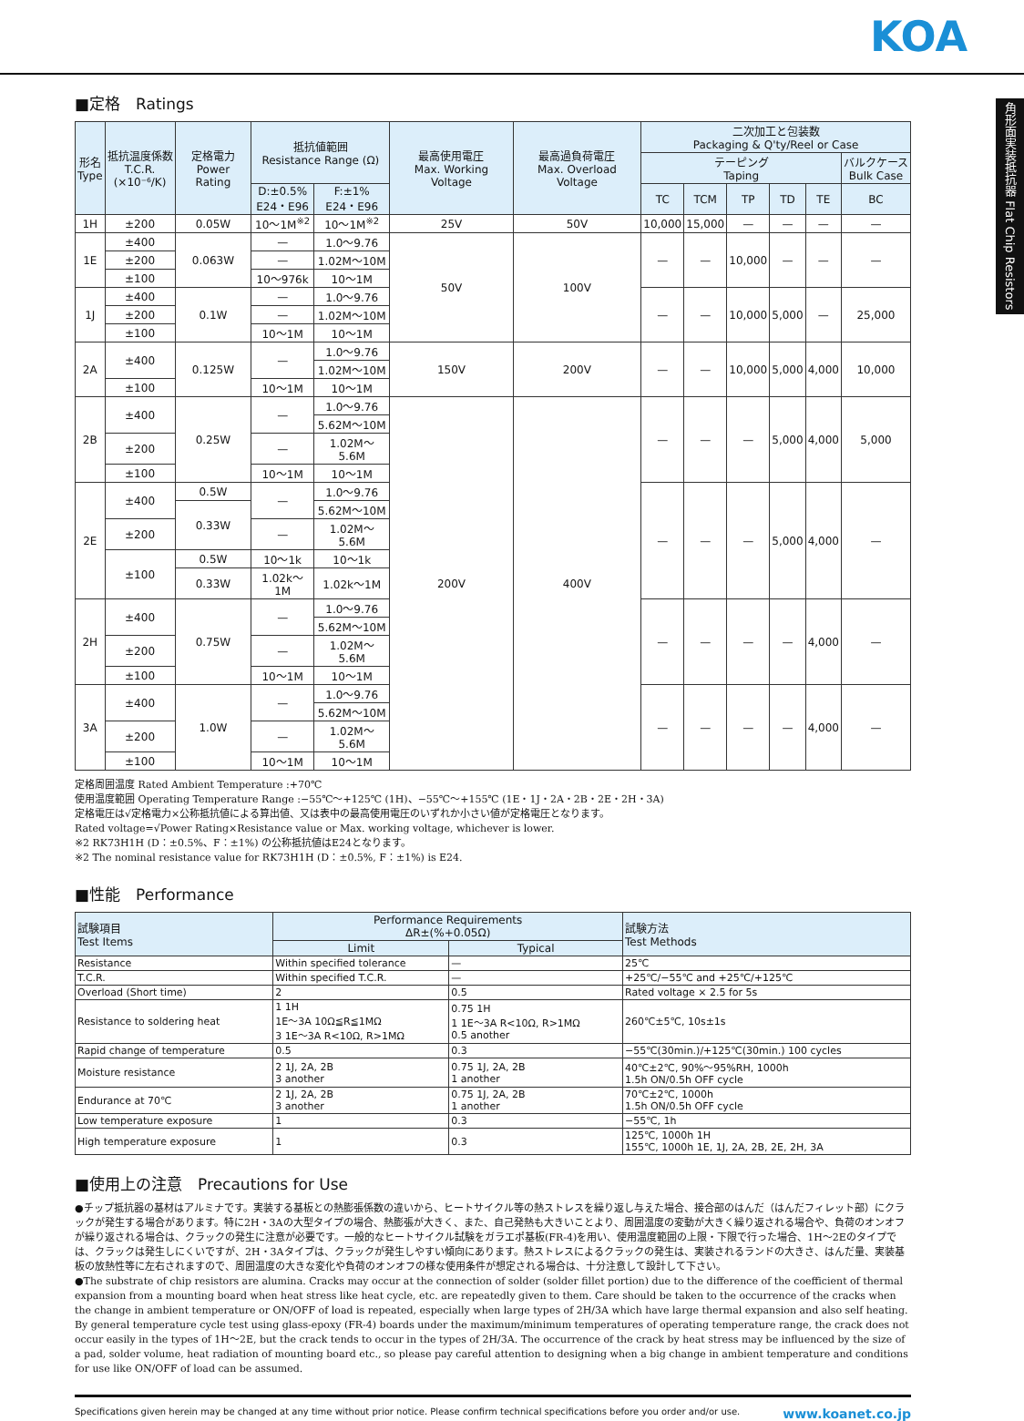KOA
角形面実装抵抗器 Flat Chip Resistors
■定格　Ratings
| 形名 Type | 抵抗温度係数 T.C.R. (×10⁻⁶/K) | 定格電力 Power Rating | 抵抗値範囲 Resistance Range (Ω) | | 最高使用電圧 Max. Working Voltage | 最高過負荷電圧 Max. Overload Voltage | 二次加工と包装数 Packaging & Q'ty/Reel or Case | | | | | |
| --- | --- | --- | --- | --- | --- | --- | --- | --- | --- | --- | --- | --- |
| | | | | | | | テーピング Taping | | | | | バルクケース Bulk Case |
| | | | D:±0.5% E24・E96 | F:±1% E24・E96 | | | TC | TCM | TP | TD | TE | BC |
| 1H | ±200 | 0.05W | 10〜1M<sup>※2</sup> | 10〜1M<sup>※2</sup> | 25V | 50V | 10,000 | 15,000 | — | — | — | — |
| 1E | ±400 | 0.063W | — | 1.0〜9.76 | 50V | 100V | — | — | 10,000 | — | — | — |
| | ±200 | | — | 1.02M〜10M | | | | | | | | |
| | ±100 | | 10〜976k | 10〜1M | | | | | | | | |
| 1J | ±400 | 0.1W | — | 1.0〜9.76 | | | — | — | 10,000 | 5,000 | — | 25,000 |
| | ±200 | | — | 1.02M〜10M | | | | | | | | |
| | ±100 | | 10〜1M | 10〜1M | | | | | | | | |
| 2A | ±400 | 0.125W | — | 1.0〜9.76 | 150V | 200V | — | — | 10,000 | 5,000 | 4,000 | 10,000 |
| | | | | 1.02M〜10M | | | | | | | | |
| | ±100 | | 10〜1M | 10〜1M | | | | | | | | |
| 2B | ±400 | 0.25W | — | 1.0〜9.76 | 200V | 400V | — | — | — | 5,000 | 4,000 | 5,000 |
| | | | | 5.62M〜10M | | | | | | | | |
| | ±200 | | — | 1.02M〜5.6M | | | | | | | | |
| | ±100 | | 10〜1M | 10〜1M | | | | | | | | |
| 2E | ±400 | 0.5W | — | 1.0〜9.76 | | | — | — | — | 5,000 | 4,000 | — |
| | | 0.33W | | 5.62M〜10M | | | | | | | | |
| | ±200 | | — | 1.02M〜5.6M | | | | | | | | |
| | ±100 | 0.5W | 10〜1k | 10〜1k | | | | | | | | |
| | | 0.33W | 1.02k〜1M | 1.02k〜1M | | | | | | | | |
| 2H | ±400 | 0.75W | — | 1.0〜9.76 | | | — | — | — | — | 4,000 | — |
| | | | | 5.62M〜10M | | | | | | | | |
| | ±200 | | — | 1.02M〜5.6M | | | | | | | | |
| | ±100 | | 10〜1M | 10〜1M | | | | | | | | |
| 3A | ±400 | 1.0W | — | 1.0〜9.76 | | | — | — | — | — | 4,000 | — |
| | | | | 5.62M〜10M | | | | | | | | |
| | ±200 | | — | 1.02M〜5.6M | | | | | | | | |
| | ±100 | | 10〜1M | 10〜1M | | | | | | | | |
定格周囲温度 Rated Ambient Temperature :+70℃
使用温度範囲 Operating Temperature Range :−55℃〜+125℃ (1H)、−55℃〜+155℃ (1E・1J・2A・2B・2E・2H・3A)
定格電圧は√定格電力×公称抵抗値による算出値、又は表中の最高使用電圧のいずれか小さい値が定格電圧となります。
Rated voltage=√Power Rating×Resistance value or Max. working voltage, whichever is lower.
※2 RK73H1H (D：±0.5%、F：±1%) の公称抵抗値はE24となります。
※2 The nominal resistance value for RK73H1H (D：±0.5%, F：±1%) is E24.
■性能　Performance
| 試験項目 Test Items | Performance Requirements ΔR±(%+0.05Ω) | | 試験方法 Test Methods |
| --- | --- | --- | --- |
| | Limit | Typical | |
| Resistance | Within specified tolerance | — | 25℃ |
| T.C.R. | Within specified T.C.R. | — | +25℃/−55℃ and +25℃/+125℃ |
| Overload (Short time) | 2 | 0.5 | Rated voltage × 2.5 for 5s |
| Resistance to soldering heat | 1 1H 1E〜3A 10Ω≦R≦1MΩ 3 1E〜3A R<10Ω, R>1MΩ | 0.75 1H 1 1E〜3A R<10Ω, R>1MΩ 0.5 another | 260℃±5℃, 10s±1s |
| Rapid change of temperature | 0.5 | 0.3 | −55℃(30min.)/+125℃(30min.) 100 cycles |
| Moisture resistance | 2 1J, 2A, 2B 3 another | 0.75 1J, 2A, 2B 1 another | 40℃±2℃, 90%〜95%RH, 1000h 1.5h ON/0.5h OFF cycle |
| Endurance at 70℃ | 2 1J, 2A, 2B 3 another | 0.75 1J, 2A, 2B 1 another | 70℃±2℃, 1000h 1.5h ON/0.5h OFF cycle |
| Low temperature exposure | 1 | 0.3 | −55℃, 1h |
| High temperature exposure | 1 | 0.3 | 125℃, 1000h 1H 155℃, 1000h 1E, 1J, 2A, 2B, 2E, 2H, 3A |
■使用上の注意　Precautions for Use
●チップ抵抗器の基材はアルミナです。実装する基板との熱膨張係数の違いから、ヒートサイクル等の熱ストレスを繰り返し与えた場合、接合部のはんだ（はんだフィレット部）にクラックが発生する場合があります。特に2H・3Aの大型タイプの場合、熱膨張が大きく、また、自己発熱も大きいことより、周囲温度の変動が大きく繰り返される場合や、負荷のオンオフが繰り返される場合は、クラックの発生に注意が必要です。一般的なヒートサイクル試験をガラエポ基板(FR-4)を用い、使用温度範囲の上限・下限で行った場合、1H〜2Eのタイプでは、クラックは発生しにくいですが、2H・3Aタイプは、クラックが発生しやすい傾向にあります。熱ストレスによるクラックの発生は、実装されるランドの大きさ、はんだ量、実装基板の放熱性等に左右されますので、周囲温度の大きな変化や負荷のオンオフの様な使用条件が想定される場合は、十分注意して設計して下さい。
●The substrate of chip resistors are alumina. Cracks may occur at the connection of solder (solder fillet portion) due to the difference of the coefficient of thermal expansion from a mounting board when heat stress like heat cycle, etc. are repeatedly given to them. Care should be taken to the occurrence of the cracks when the change in ambient temperature or ON/OFF of load is repeated, especially when large types of 2H/3A which have large thermal expansion and also self heating. By general temperature cycle test using glass-epoxy (FR-4) boards under the maximum/minimum temperatures of operating temperature range, the crack does not occur easily in the types of 1H〜2E, but the crack tends to occur in the types of 2H/3A. The occurrence of the crack by heat stress may be influenced by the size of a pad, solder volume, heat radiation of mounting board etc., so please pay careful attention to designing when a big change in ambient temperature and conditions for use like ON/OFF of load can be assumed.
Specifications given herein may be changed at any time without prior notice. Please confirm technical specifications before you order and/or use. www.koanet.co.jp